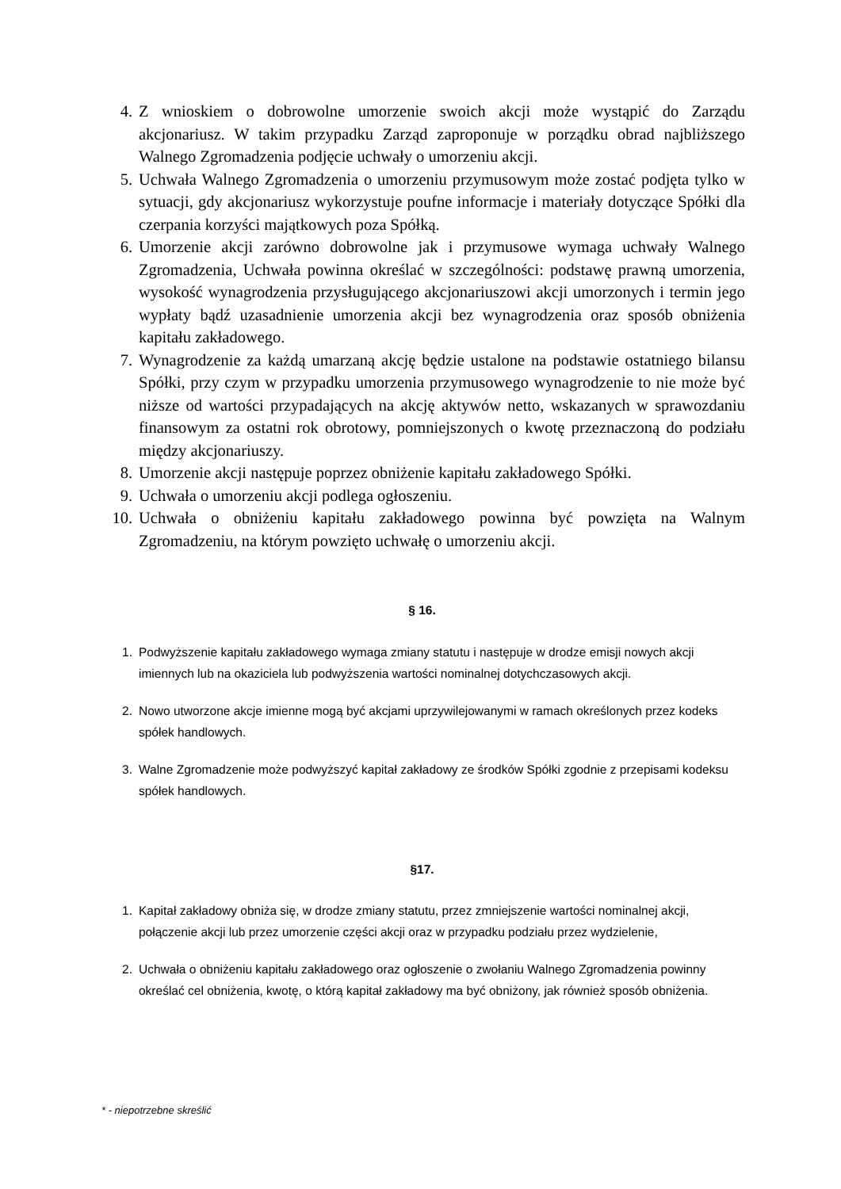4. Z wnioskiem o dobrowolne umorzenie swoich akcji może wystąpić do Zarządu akcjonariusz. W takim przypadku Zarząd zaproponuje w porządku obrad najbliższego Walnego Zgromadzenia podjęcie uchwały o umorzeniu akcji.
5. Uchwała Walnego Zgromadzenia o umorzeniu przymusowym może zostać podjęta tylko w sytuacji, gdy akcjonariusz wykorzystuje poufne informacje i materiały dotyczące Spółki dla czerpania korzyści majątkowych poza Spółką.
6. Umorzenie akcji zarówno dobrowolne jak i przymusowe wymaga uchwały Walnego Zgromadzenia, Uchwała powinna określać w szczególności: podstawę prawną umorzenia, wysokość wynagrodzenia przysługującego akcjonariuszowi akcji umorzonych i termin jego wypłaty bądź uzasadnienie umorzenia akcji bez wynagrodzenia oraz sposób obniżenia kapitału zakładowego.
7. Wynagrodzenie za każdą umarzaną akcję będzie ustalone na podstawie ostatniego bilansu Spółki, przy czym w przypadku umorzenia przymusowego wynagrodzenie to nie może być niższe od wartości przypadających na akcję aktywów netto, wskazanych w sprawozdaniu finansowym za ostatni rok obrotowy, pomniejszonych o kwotę przeznaczoną do podziału między akcjonariuszy.
8. Umorzenie akcji następuje poprzez obniżenie kapitału zakładowego Spółki.
9. Uchwała o umorzeniu akcji podlega ogłoszeniu.
10. Uchwała o obniżeniu kapitału zakładowego powinna być powzięta na Walnym Zgromadzeniu, na którym powzięto uchwałę o umorzeniu akcji.
§ 16.
1. Podwyższenie kapitału zakładowego wymaga zmiany statutu i następuje w drodze emisji nowych akcji imiennych lub na okaziciela lub podwyższenia wartości nominalnej dotychczasowych akcji.
2. Nowo utworzone akcje imienne mogą być akcjami uprzywilejowanymi w ramach określonych przez kodeks spółek handlowych.
3. Walne Zgromadzenie może podwyższyć kapitał zakładowy ze środków Spółki zgodnie z przepisami kodeksu spółek handlowych.
§17.
1. Kapitał zakładowy obniża się, w drodze zmiany statutu, przez zmniejszenie wartości nominalnej akcji, połączenie akcji lub przez umorzenie części akcji oraz w przypadku podziału przez wydzielenie,
2. Uchwała o obniżeniu kapitału zakładowego oraz ogłoszenie o zwołaniu Walnego Zgromadzenia powinny określać cel obniżenia, kwotę, o którą kapitał zakładowy ma być obniżony, jak również sposób obniżenia.
* - niepotrzebne skreślić